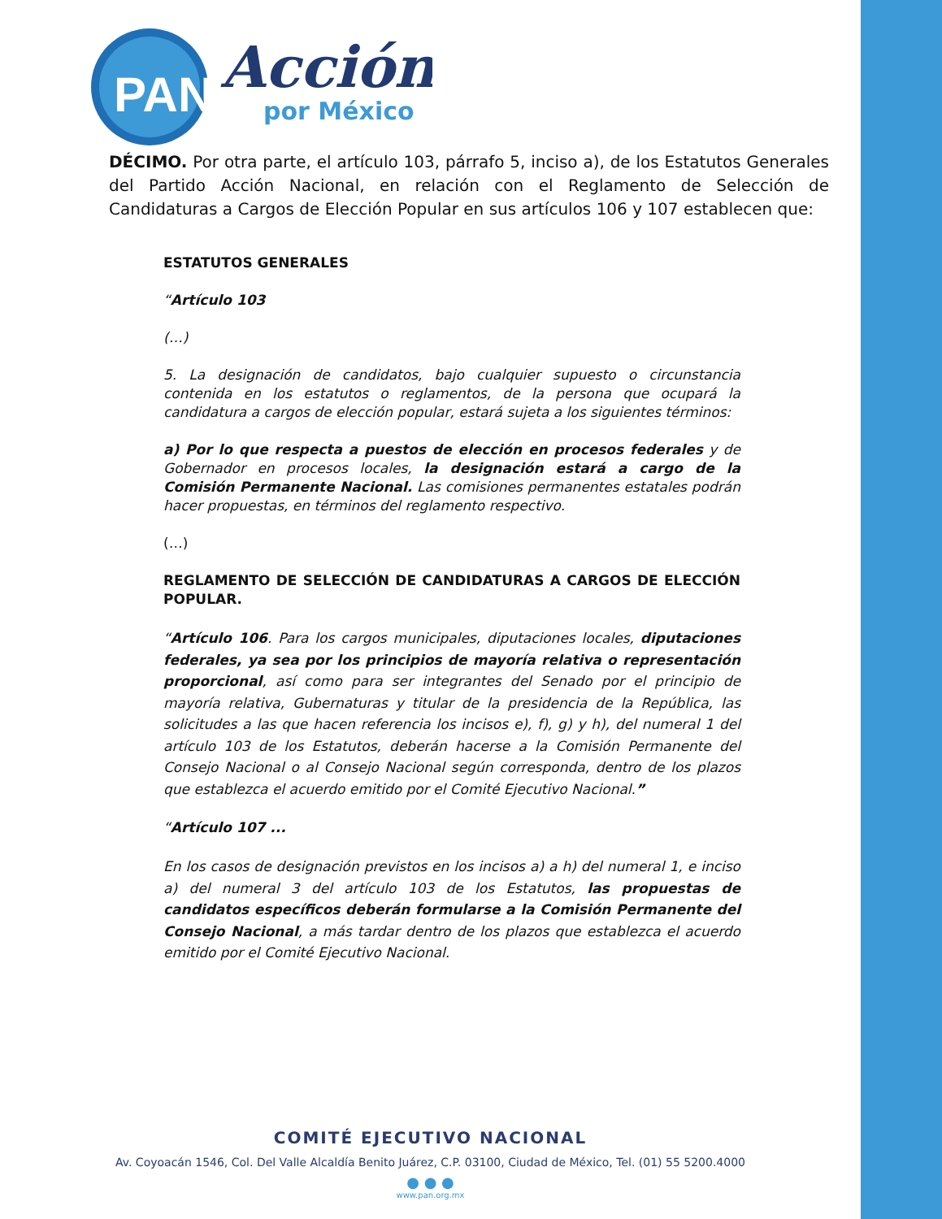PAN
Acción
por México
DÉCIMO. Por otra parte, el artículo 103, párrafo 5, inciso a), de los Estatutos Generales del Partido Acción Nacional, en relación con el Reglamento de Selección de Candidaturas a Cargos de Elección Popular en sus artículos 106 y 107 establecen que:
ESTATUTOS GENERALES
“Artículo 103
(…)
5. La designación de candidatos, bajo cualquier supuesto o circunstancia contenida en los estatutos o reglamentos, de la persona que ocupará la candidatura a cargos de elección popular, estará sujeta a los siguientes términos:
a) Por lo que respecta a puestos de elección en procesos federales y de Gobernador en procesos locales, la designación estará a cargo de la Comisión Permanente Nacional. Las comisiones permanentes estatales podrán hacer propuestas, en términos del reglamento respectivo.
(…)
REGLAMENTO DE SELECCIÓN DE CANDIDATURAS A CARGOS DE ELECCIÓN POPULAR.
“Artículo 106. Para los cargos municipales, diputaciones locales, diputaciones federales, ya sea por los principios de mayoría relativa o representación proporcional, así como para ser integrantes del Senado por el principio de mayoría relativa, Gubernaturas y titular de la presidencia de la República, las solicitudes a las que hacen referencia los incisos e), f), g) y h), del numeral 1 del artículo 103 de los Estatutos, deberán hacerse a la Comisión Permanente del Consejo Nacional o al Consejo Nacional según corresponda, dentro de los plazos que establezca el acuerdo emitido por el Comité Ejecutivo Nacional.”
“Artículo 107 ...
En los casos de designación previstos en los incisos a) a h) del numeral 1, e inciso a) del numeral 3 del artículo 103 de los Estatutos, las propuestas de candidatos específicos deberán formularse a la Comisión Permanente del Consejo Nacional, a más tardar dentro de los plazos que establezca el acuerdo emitido por el Comité Ejecutivo Nacional.
COMITÉ EJECUTIVO NACIONAL
Av. Coyoacán 1546, Col. Del Valle Alcaldía Benito Juárez, C.P. 03100, Ciudad de México, Tel. (01) 55 5200.4000
● ● ●
www.pan.org.mx